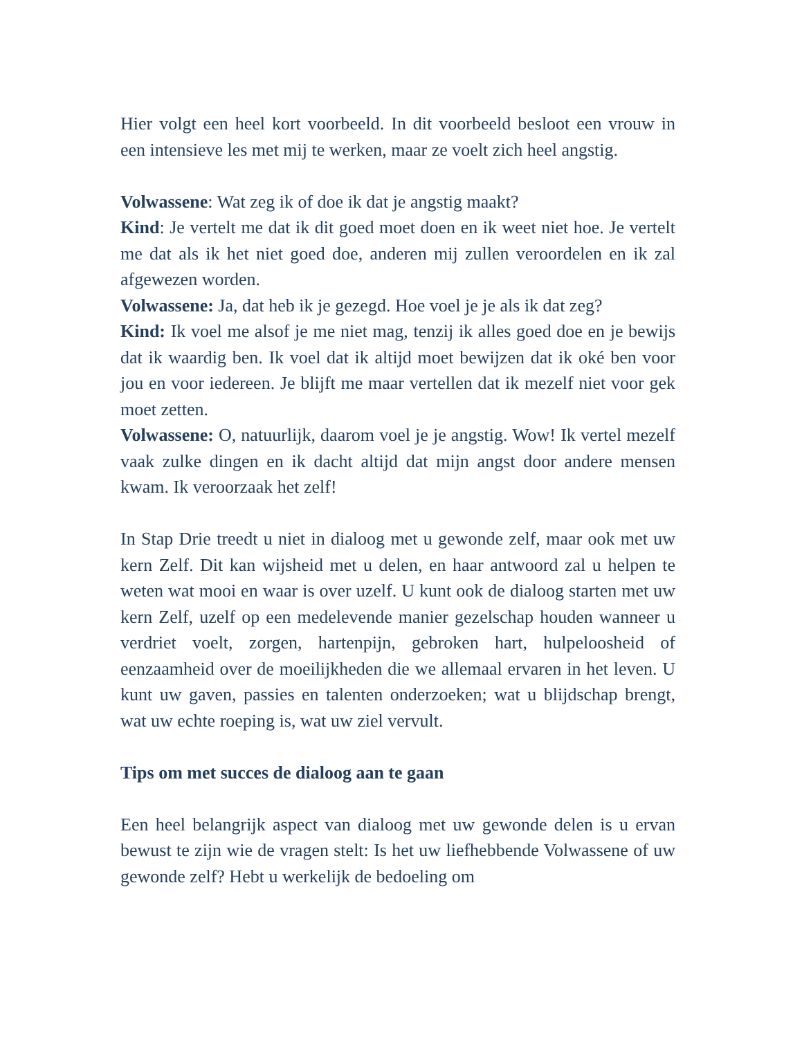Hier volgt een heel kort voorbeeld. In dit voorbeeld besloot een vrouw in een intensieve les met mij te werken, maar ze voelt zich heel angstig.
Volwassene: Wat zeg ik of doe ik dat je angstig maakt?
Kind: Je vertelt me dat ik dit goed moet doen en ik weet niet hoe. Je vertelt me dat als ik het niet goed doe, anderen mij zullen veroordelen en ik zal afgewezen worden.
Volwassene: Ja, dat heb ik je gezegd. Hoe voel je je als ik dat zeg?
Kind: Ik voel me alsof je me niet mag, tenzij ik alles goed doe en je bewijs dat ik waardig ben. Ik voel dat ik altijd moet bewijzen dat ik oké ben voor jou en voor iedereen. Je blijft me maar vertellen dat ik mezelf niet voor gek moet zetten.
Volwassene: O, natuurlijk, daarom voel je je angstig. Wow! Ik vertel mezelf vaak zulke dingen en ik dacht altijd dat mijn angst door andere mensen kwam. Ik veroorzaak het zelf!
In Stap Drie treedt u niet in dialoog met u gewonde zelf, maar ook met uw kern Zelf. Dit kan wijsheid met u delen, en haar antwoord zal u helpen te weten wat mooi en waar is over uzelf. U kunt ook de dialoog starten met uw kern Zelf, uzelf op een medelevende manier gezelschap houden wanneer u verdriet voelt, zorgen, hartenpijn, gebroken hart, hulpeloosheid of eenzaamheid over de moeilijkheden die we allemaal ervaren in het leven. U kunt uw gaven, passies en talenten onderzoeken; wat u blijdschap brengt, wat uw echte roeping is, wat uw ziel vervult.
Tips om met succes de dialoog aan te gaan
Een heel belangrijk aspect van dialoog met uw gewonde delen is u ervan bewust te zijn wie de vragen stelt: Is het uw liefhebbende Volwassene of uw gewonde zelf? Hebt u werkelijk de bedoeling om